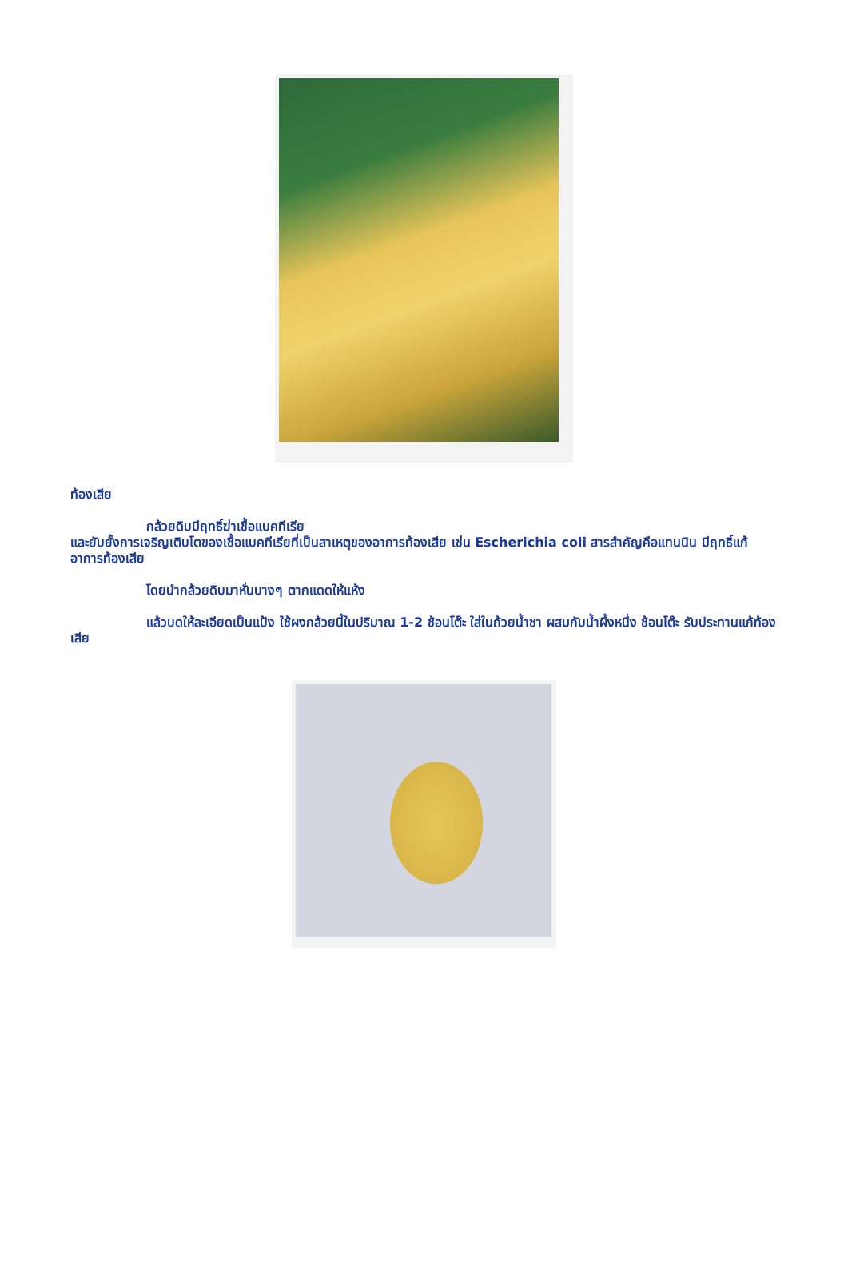ท้องเสีย
กล้วยดิบมีฤทธิ์ฆ่าเชื้อแบคทีเรีย
และยับยั้งการเจริญเติบโตของเชื้อแบคทีเรียที่เป็นสาเหตุของอาการท้องเสีย เช่น Escherichia coli สารสำคัญคือแทนนิน มีฤทธิ์แก้อาการท้องเสีย
โดยนำกล้วยดิบมาหั่นบางๆ ตากแดดให้แห้ง
แล้วบดให้ละเอียดเป็นแป้ง ใช้ผงกล้วยนี้ในปริมาณ 1-2 ช้อนโต๊ะ ใส่ในถ้วยน้ำชา ผสมกับน้ำผึ้งหนึ่ง ช้อนโต๊ะ รับประทานแก้ท้องเสีย